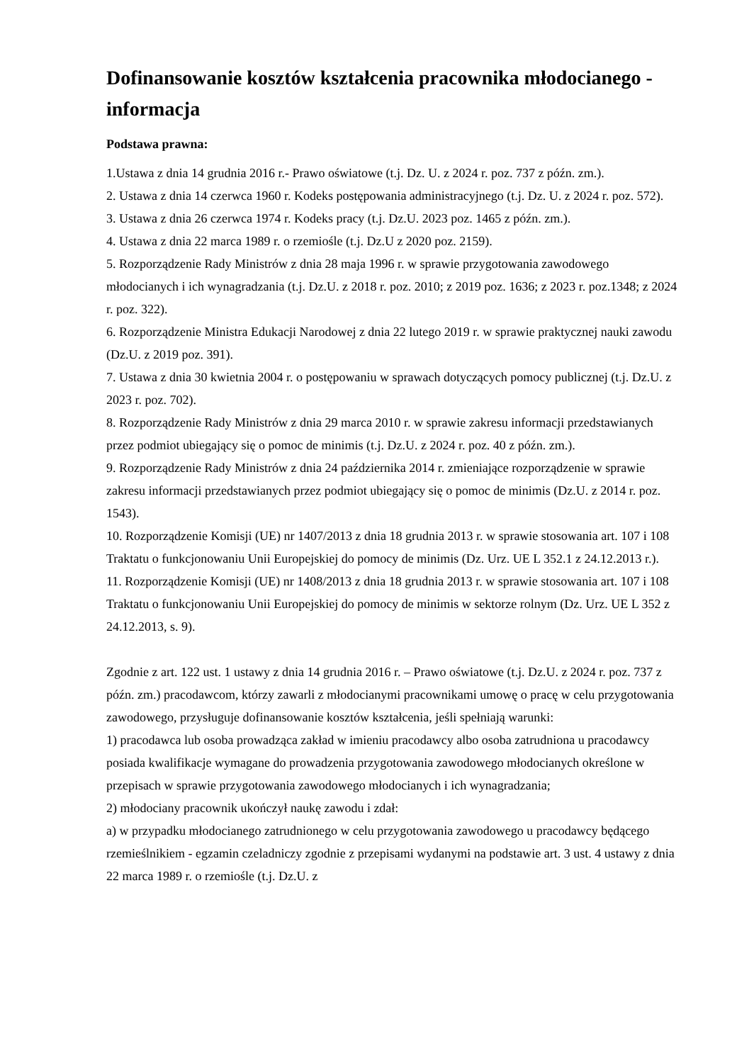Dofinansowanie kosztów kształcenia pracownika młodocianego - informacja
Podstawa prawna:
1.Ustawa z dnia 14 grudnia 2016 r.- Prawo oświatowe (t.j. Dz. U. z 2024 r. poz. 737 z późn. zm.).
2. Ustawa z dnia 14 czerwca 1960 r. Kodeks postępowania administracyjnego (t.j. Dz. U. z 2024 r. poz. 572).
3. Ustawa z dnia 26 czerwca 1974 r. Kodeks pracy (t.j. Dz.U. 2023 poz. 1465 z późn. zm.).
4. Ustawa z dnia 22 marca 1989 r. o rzemiośle (t.j. Dz.U z 2020 poz. 2159).
5. Rozporządzenie Rady Ministrów z dnia 28 maja 1996 r. w sprawie przygotowania zawodowego młodocianych i ich wynagradzania (t.j. Dz.U. z 2018 r. poz. 2010; z 2019 poz. 1636; z 2023 r. poz.1348; z 2024 r. poz. 322).
6. Rozporządzenie Ministra Edukacji Narodowej z dnia 22 lutego 2019 r. w sprawie praktycznej nauki zawodu (Dz.U. z 2019 poz. 391).
7. Ustawa z dnia 30 kwietnia 2004 r. o postępowaniu w sprawach dotyczących pomocy publicznej (t.j. Dz.U. z 2023 r. poz. 702).
8. Rozporządzenie Rady Ministrów z dnia 29 marca 2010 r. w sprawie zakresu informacji przedstawianych przez podmiot ubiegający się o pomoc de minimis (t.j. Dz.U. z 2024 r. poz. 40 z późn. zm.).
9. Rozporządzenie Rady Ministrów z dnia 24 października 2014 r. zmieniające rozporządzenie w sprawie zakresu informacji przedstawianych przez podmiot ubiegający się o pomoc de minimis (Dz.U. z 2014 r. poz. 1543).
10. Rozporządzenie Komisji (UE) nr 1407/2013 z dnia 18 grudnia 2013 r. w sprawie stosowania art. 107 i 108 Traktatu o funkcjonowaniu Unii Europejskiej do pomocy de minimis (Dz. Urz. UE L 352.1 z 24.12.2013 r.).
11. Rozporządzenie Komisji (UE) nr 1408/2013 z dnia 18 grudnia 2013 r. w sprawie stosowania art. 107 i 108 Traktatu o funkcjonowaniu Unii Europejskiej do pomocy de minimis w sektorze rolnym (Dz. Urz. UE L 352 z 24.12.2013, s. 9).
Zgodnie z art. 122 ust. 1 ustawy z dnia 14 grudnia 2016 r. – Prawo oświatowe (t.j. Dz.U. z 2024 r. poz. 737 z późn. zm.) pracodawcom, którzy zawarli z młodocianymi pracownikami umowę o pracę w celu przygotowania zawodowego, przysługuje dofinansowanie kosztów kształcenia, jeśli spełniają warunki:
1) pracodawca lub osoba prowadząca zakład w imieniu pracodawcy albo osoba zatrudniona u pracodawcy posiada kwalifikacje wymagane do prowadzenia przygotowania zawodowego młodocianych określone w przepisach w sprawie przygotowania zawodowego młodocianych i ich wynagradzania;
2) młodociany pracownik ukończył naukę zawodu i zdał:
a) w przypadku młodocianego zatrudnionego w celu przygotowania zawodowego u pracodawcy będącego rzemieślnikiem - egzamin czeladniczy zgodnie z przepisami wydanymi na podstawie art. 3 ust. 4 ustawy z dnia 22 marca 1989 r. o rzemiośle (t.j. Dz.U. z